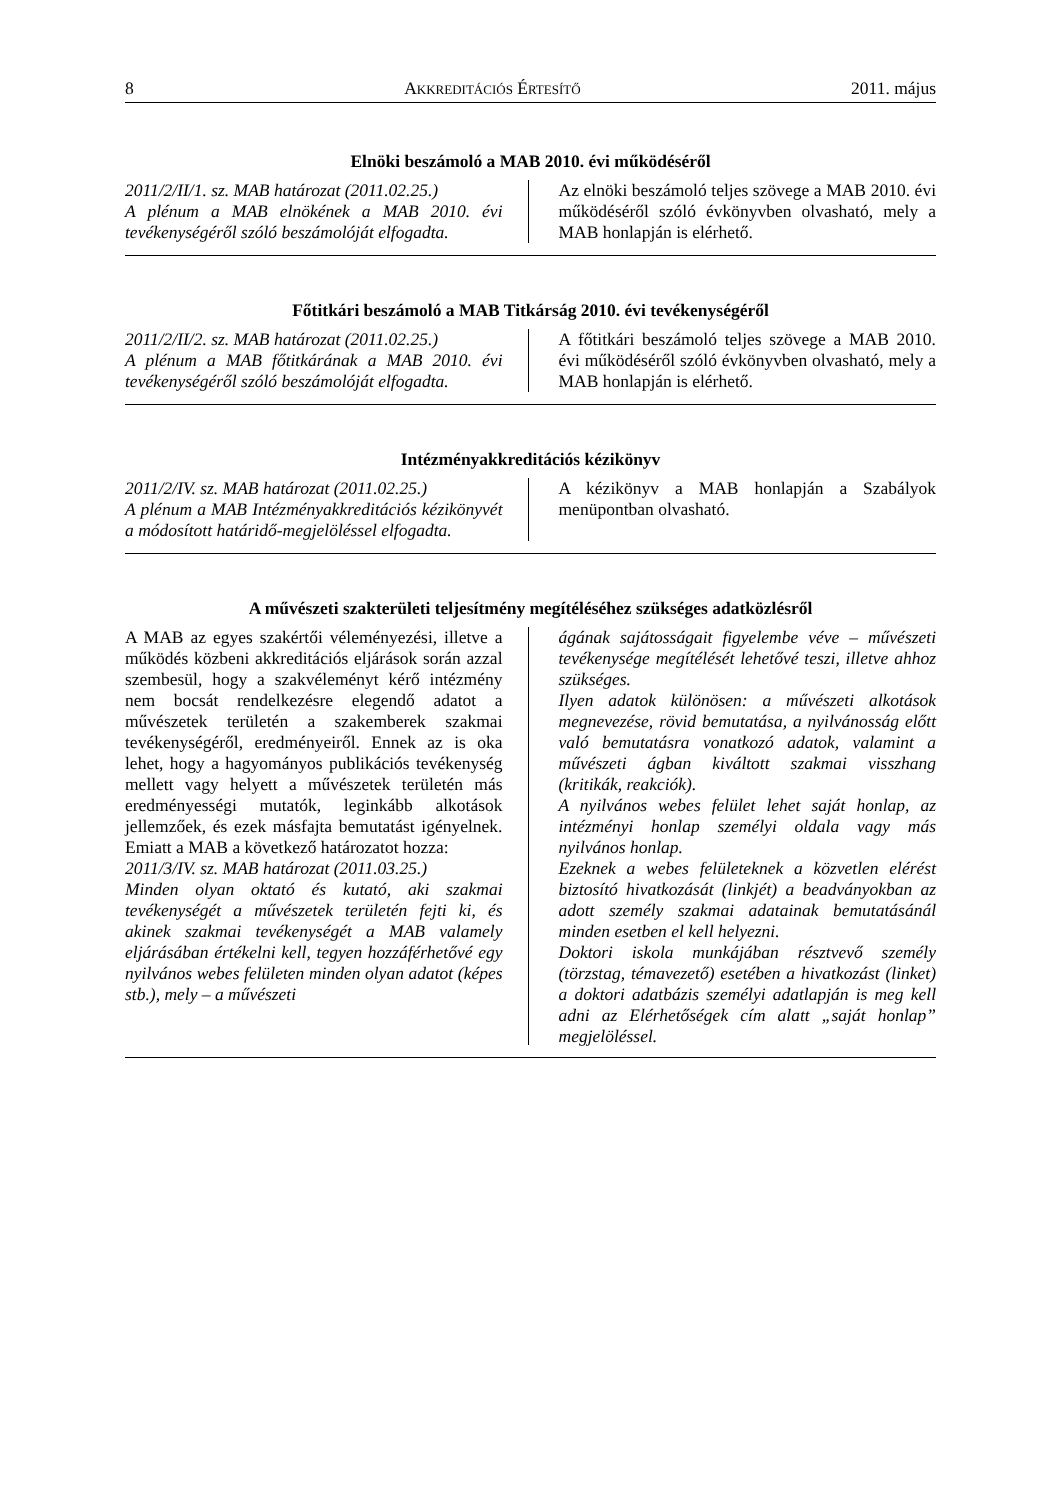8 AKKREDITÁCIÓS ÉRTESÍTŐ 2011. május
Elnöki beszámoló a MAB 2010. évi működéséről
2011/2/II/1. sz. MAB határozat (2011.02.25.)
A plénum a MAB elnökének a MAB 2010. évi tevékenységéről szóló beszámolóját elfogadta.
Az elnöki beszámoló teljes szövege a MAB 2010. évi működéséről szóló évkönyvben olvasható, mely a MAB honlapján is elérhető.
Főtitkári beszámoló a MAB Titkárság 2010. évi tevékenységéről
2011/2/II/2. sz. MAB határozat (2011.02.25.)
A plénum a MAB főtitkárának a MAB 2010. évi tevékenységéről szóló beszámolóját elfogadta.
A főtitkári beszámoló teljes szövege a MAB 2010. évi működéséről szóló évkönyvben olvasható, mely a MAB honlapján is elérhető.
Intézményakkreditációs kézikönyv
2011/2/IV. sz. MAB határozat (2011.02.25.)
A plénum a MAB Intézményakkreditációs kézikönyvét a módosított határidő-megjelöléssel elfogadta.
A kézikönyv a MAB honlapján a Szabályok menüpontban olvasható.
A művészeti szakterületi teljesítmény megítéléséhez szükséges adatközlésről
A MAB az egyes szakértői véleményezési, illetve a működés közbeni akkreditációs eljárások során azzal szembesül, hogy a szakvéleményt kérő intézmény nem bocsát rendelkezésre elegendő adatot a művészetek területén a szakemberek szakmai tevékenységéről, eredményeiről. Ennek az is oka lehet, hogy a hagyományos publikációs tevékenység mellett vagy helyett a művészetek területén más eredményességi mutatók, leginkább alkotások jellemzőek, és ezek másfajta bemutatást igényelnek. Emiatt a MAB a következő határozatot hozza:
2011/3/IV. sz. MAB határozat (2011.03.25.)
Minden olyan oktató és kutató, aki szakmai tevékenységét a művészetek területén fejti ki, és akinek szakmai tevékenységét a MAB valamely eljárásában értékelni kell, tegyen hozzáférhetővé egy nyilvános webes felületen minden olyan adatot (képes stb.), mely – a művészeti
ágának sajátosságait figyelembe véve – művészeti tevékenysége megítélését lehetővé teszi, illetve ahhoz szükséges.
Ilyen adatok különösen: a művészeti alkotások megnevezése, rövid bemutatása, a nyilvánosság előtt való bemutatásra vonatkozó adatok, valamint a művészeti ágban kiváltott szakmai visszhang (kritikák, reakciók).
A nyilvános webes felület lehet saját honlap, az intézményi honlap személyi oldala vagy más nyilvános honlap.
Ezeknek a webes felületeknek a közvetlen elérést biztosító hivatkozását (linkjét) a beadványokban az adott személy szakmai adatainak bemutatásánál minden esetben el kell helyezni.
Doktori iskola munkájában résztvevő személy (törzstag, témavezető) esetében a hivatkozást (linket) a doktori adatbázis személyi adatlapján is meg kell adni az Elérhetőségek cím alatt „saját honlap” megjelöléssel.